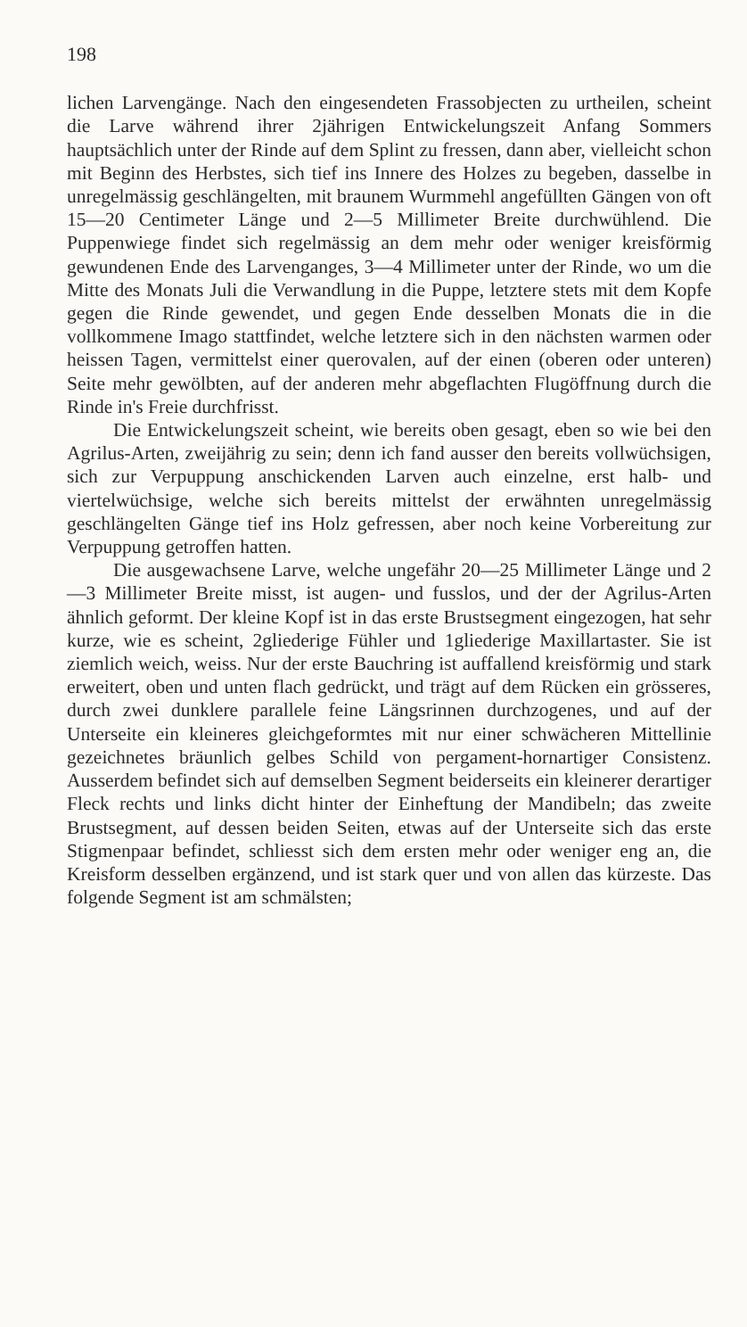198
lichen Larvengänge. Nach den eingesendeten Frassobjecten zu urtheilen, scheint die Larve während ihrer 2jährigen Entwickelungszeit Anfang Sommers hauptsächlich unter der Rinde auf dem Splint zu fressen, dann aber, vielleicht schon mit Beginn des Herbstes, sich tief ins Innere des Holzes zu begeben, dasselbe in unregelmässig geschlängelten, mit braunem Wurmmehl angefüllten Gängen von oft 15—20 Centimeter Länge und 2—5 Millimeter Breite durchwühlend. Die Puppenwiege findet sich regelmässig an dem mehr oder weniger kreisförmig gewundenen Ende des Larvenganges, 3—4 Millimeter unter der Rinde, wo um die Mitte des Monats Juli die Verwandlung in die Puppe, letztere stets mit dem Kopfe gegen die Rinde gewendet, und gegen Ende desselben Monats die in die vollkommene Imago stattfindet, welche letztere sich in den nächsten warmen oder heissen Tagen, vermittelst einer querovalen, auf der einen (oberen oder unteren) Seite mehr gewölbten, auf der anderen mehr abgeflachten Flugöffnung durch die Rinde in's Freie durchfrisst.
Die Entwickelungszeit scheint, wie bereits oben gesagt, eben so wie bei den Agrilus-Arten, zweijährig zu sein; denn ich fand ausser den bereits vollwüchsigen, sich zur Verpuppung anschickenden Larven auch einzelne, erst halb- und viertelwüchsige, welche sich bereits mittelst der erwähnten unregelmässig geschlängelten Gänge tief ins Holz gefressen, aber noch keine Vorbereitung zur Verpuppung getroffen hatten.
Die ausgewachsene Larve, welche ungefähr 20—25 Millimeter Länge und 2—3 Millimeter Breite misst, ist augen- und fusslos, und der der Agrilus-Arten ähnlich geformt. Der kleine Kopf ist in das erste Brustsegment eingezogen, hat sehr kurze, wie es scheint, 2gliederige Fühler und 1gliederige Maxillartaster. Sie ist ziemlich weich, weiss. Nur der erste Bauchring ist auffallend kreisförmig und stark erweitert, oben und unten flach gedrückt, und trägt auf dem Rücken ein grösseres, durch zwei dunklere parallele feine Längsrinnen durchzogenes, und auf der Unterseite ein kleineres gleichgeformtes mit nur einer schwächeren Mittellinie gezeichnetes bräunlich gelbes Schild von pergament-hornartiger Consistenz. Ausserdem befindet sich auf demselben Segment beiderseits ein kleinerer derartiger Fleck rechts und links dicht hinter der Einheftung der Mandibeln; das zweite Brustsegment, auf dessen beiden Seiten, etwas auf der Unterseite sich das erste Stigmenpaar befindet, schliesst sich dem ersten mehr oder weniger eng an, die Kreisform desselben ergänzend, und ist stark quer und von allen das kürzeste. Das folgende Segment ist am schmälsten;